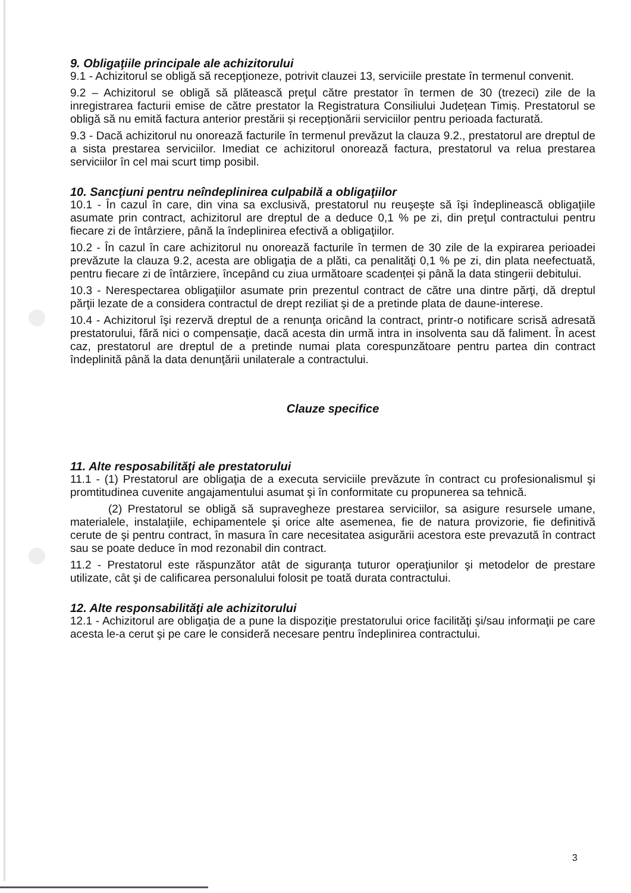9. Obligaţiile principale ale achizitorului
9.1 - Achizitorul se obligă să recepţioneze, potrivit clauzei 13, serviciile prestate în termenul convenit.
9.2 – Achizitorul se obligă să plătească preţul către prestator în termen de 30 (trezeci) zile de la inregistrarea facturii emise de către prestator la Registratura Consiliului Județean Timiș. Prestatorul se obligă să nu emită factura anterior prestării și recepționării serviciilor pentru perioada facturată.
9.3 - Dacă achizitorul nu onorează facturile în termenul prevăzut la clauza 9.2., prestatorul are dreptul de a sista prestarea serviciilor. Imediat ce achizitorul onorează factura, prestatorul va relua prestarea serviciilor în cel mai scurt timp posibil.
10. Sancţiuni pentru neîndeplinirea culpabilă a obligaţiilor
10.1 - În cazul în care, din vina sa exclusivă, prestatorul nu reuşeşte să îşi îndeplinească obligaţiile asumate prin contract, achizitorul are dreptul de a deduce 0,1 % pe zi, din preţul contractului pentru fiecare zi de întârziere, până la îndeplinirea efectivă a obligaţiilor.
10.2 - În cazul în care achizitorul nu onorează facturile în termen de 30 zile de la expirarea perioadei prevăzute la clauza 9.2, acesta are obligaţia de a plăti, ca penalităţi 0,1 % pe zi, din plata neefectuată, pentru fiecare zi de întârziere, începând cu ziua următoare scadenței și până la data stingerii debitului.
10.3 - Nerespectarea obligaţiilor asumate prin prezentul contract de către una dintre părţi, dă dreptul părţii lezate de a considera contractul de drept reziliat şi de a pretinde plata de daune-interese.
10.4 - Achizitorul îşi rezervă dreptul de a renunţa oricând la contract, printr-o notificare scrisă adresată prestatorului, fără nici o compensaţie, dacă acesta din urmă intra in insolventa sau dă faliment. În acest caz, prestatorul are dreptul de a pretinde numai plata corespunzătoare pentru partea din contract îndeplinită până la data denunţării unilaterale a contractului.
Clauze specifice
11. Alte resposabilităţi ale prestatorului
11.1 - (1) Prestatorul are obligaţia de a executa serviciile prevăzute în contract cu profesionalismul şi promtitudinea cuvenite angajamentului asumat şi în conformitate cu propunerea sa tehnică.
(2) Prestatorul se obligă să supravegheze prestarea serviciilor, sa asigure resursele umane, materialele, instalaţiile, echipamentele şi orice alte asemenea, fie de natura provizorie, fie definitivă cerute de şi pentru contract, în masura în care necesitatea asigurării acestora este prevazută în contract sau se poate deduce în mod rezonabil din contract.
11.2 - Prestatorul este răspunzător atât de siguranţa tuturor operaţiunilor şi metodelor de prestare utilizate, cât şi de calificarea personalului folosit pe toată durata contractului.
12. Alte responsabilităţi ale achizitorului
12.1 - Achizitorul are obligaţia de a pune la dispoziţie prestatorului orice facilităţi şi/sau informaţii pe care acesta le-a cerut şi pe care le consideră necesare pentru îndeplinirea contractului.
3